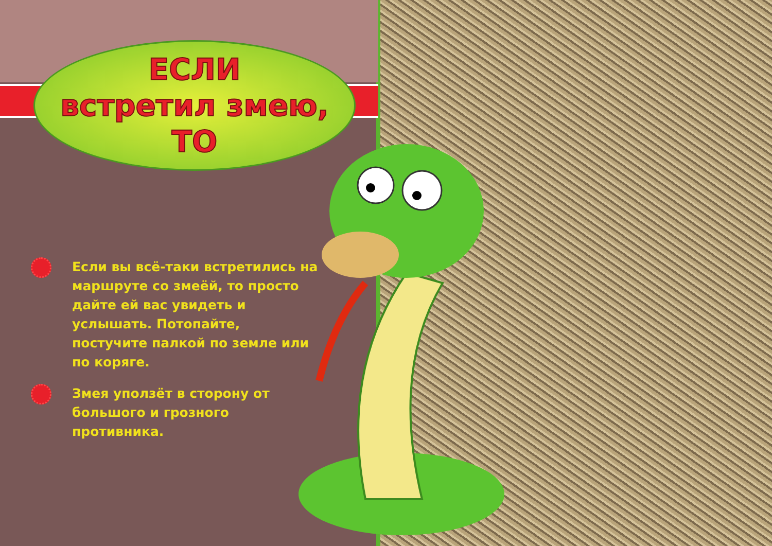ЕСЛИ
встретил змею,
ТО
Если вы всё-таки встретились на маршруте со змеёй, то просто дайте ей вас увидеть и услышать. Потопайте, постучите палкой по земле или по коряге.
Змея уползёт в сторону от большого и грозного противника.